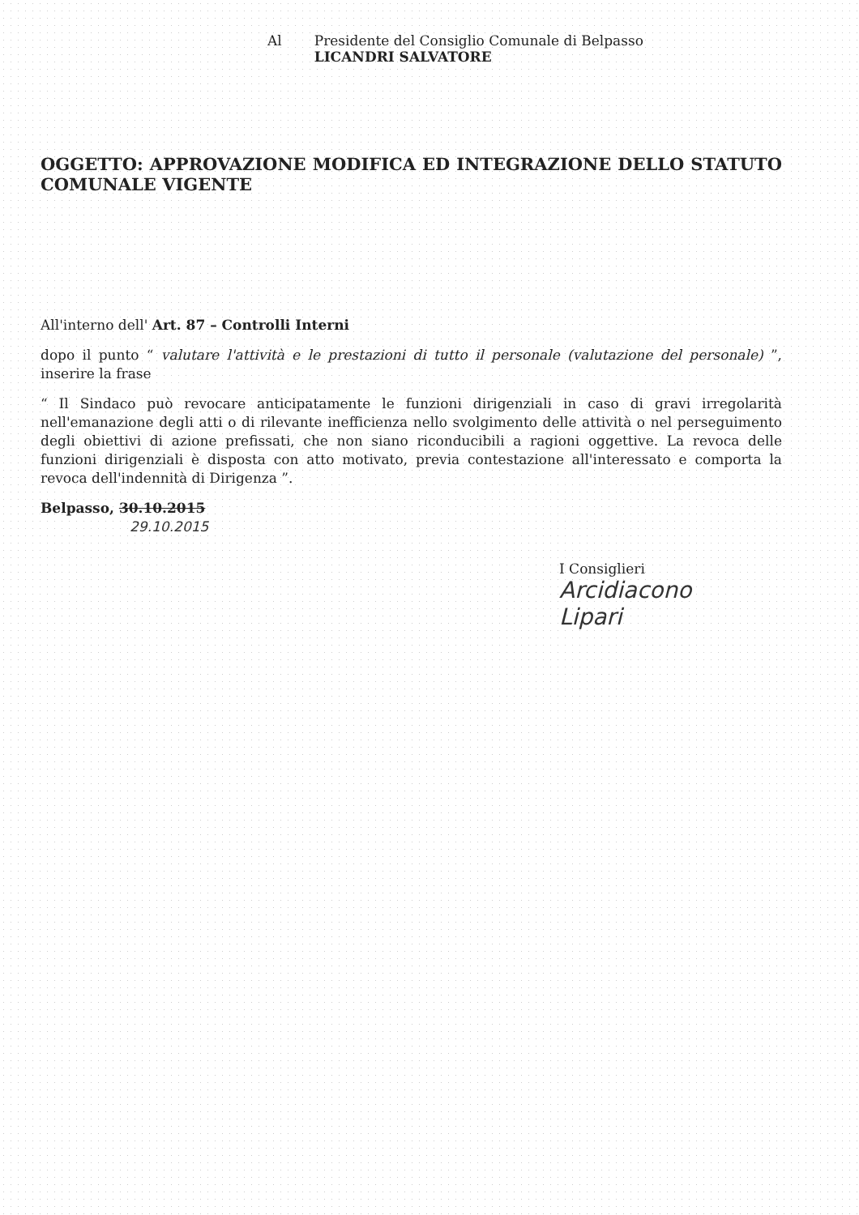Al Presidente del Consiglio Comunale di Belpasso
LICANDRI SALVATORE
OGGETTO: APPROVAZIONE MODIFICA ED INTEGRAZIONE DELLO STATUTO COMUNALE VIGENTE
All'interno dell' Art. 87 – Controlli Interni
dopo il punto “ valutare l'attività e le prestazioni di tutto il personale (valutazione del personale) ”, inserire la frase
“ Il Sindaco può revocare anticipatamente le funzioni dirigenziali in caso di gravi irregolarità nell'emanazione degli atti o di rilevante inefficienza nello svolgimento delle attività o nel perseguimento degli obiettivi di azione prefissati, che non siano riconducibili a ragioni oggettive. La revoca delle funzioni dirigenziali è disposta con atto motivato, previa contestazione all'interessato e comporta la revoca dell'indennità di Dirigenza ”.
Belpasso, 30.10.2015
29.10.2015
I Consiglieri
Arcidiacono
Lipari